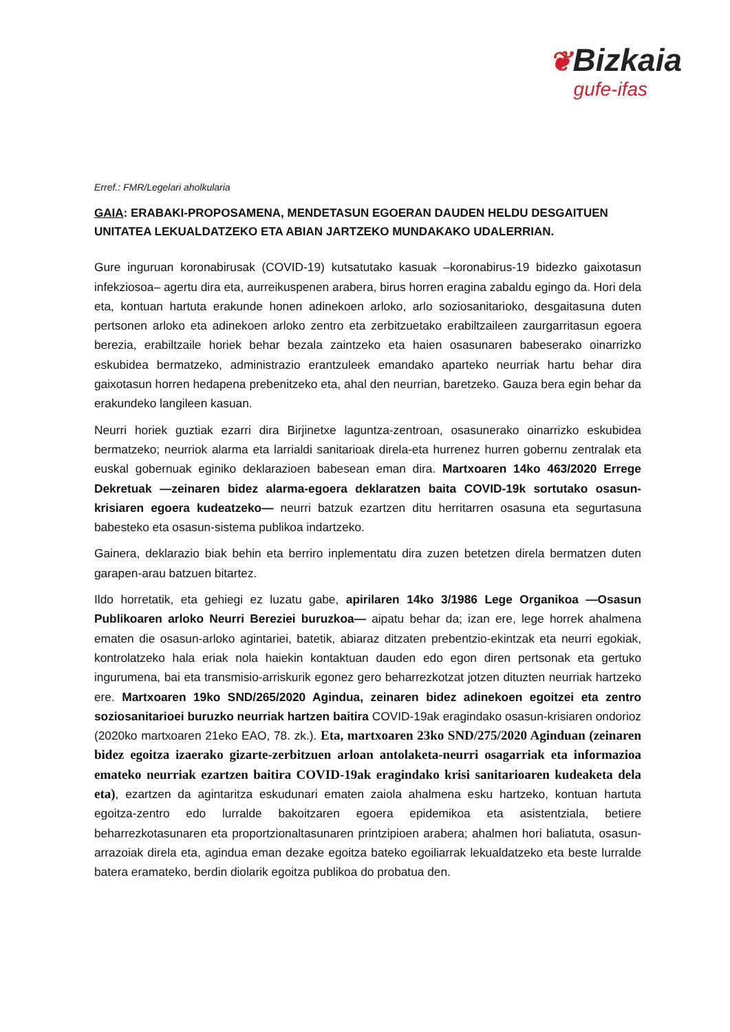❦Bizkaia
gufe-ifas
Erref.: FMR/Legelari aholkularia
GAIA: ERABAKI-PROPOSAMENA, MENDETASUN EGOERAN DAUDEN HELDU DESGAITUEN UNITATEA LEKUALDATZEKO ETA ABIAN JARTZEKO MUNDAKAKO UDALERRIAN.
Gure inguruan koronabirusak (COVID-19) kutsatutako kasuak –koronabirus-19 bidezko gaixotasun infekziosoa– agertu dira eta, aurreikuspenen arabera, birus horren eragina zabaldu egingo da. Hori dela eta, kontuan hartuta erakunde honen adinekoen arloko, arlo soziosanitarioko, desgaitasuna duten pertsonen arloko eta adinekoen arloko zentro eta zerbitzuetako erabiltzaileen zaurgarritasun egoera berezia, erabiltzaile horiek behar bezala zaintzeko eta haien osasunaren babeserako oinarrizko eskubidea bermatzeko, administrazio erantzuleek emandako aparteko neurriak hartu behar dira gaixotasun horren hedapena prebenitzeko eta, ahal den neurrian, baretzeko. Gauza bera egin behar da erakundeko langileen kasuan.
Neurri horiek guztiak ezarri dira Birjinetxe laguntza-zentroan, osasunerako oinarrizko eskubidea bermatzeko; neurriok alarma eta larrialdi sanitarioak direla-eta hurrenez hurren gobernu zentralak eta euskal gobernuak eginiko deklarazioen babesean eman dira. Martxoaren 14ko 463/2020 Errege Dekretuak —zeinaren bidez alarma-egoera deklaratzen baita COVID-19k sortutako osasun-krisiaren egoera kudeatzeko— neurri batzuk ezartzen ditu herritarren osasuna eta segurtasuna babesteko eta osasun-sistema publikoa indartzeko.
Gainera, deklarazio biak behin eta berriro inplementatu dira zuzen betetzen direla bermatzen duten garapen-arau batzuen bitartez.
Ildo horretatik, eta gehiegi ez luzatu gabe, apirilaren 14ko 3/1986 Lege Organikoa —Osasun Publikoaren arloko Neurri Bereziei buruzkoa— aipatu behar da; izan ere, lege horrek ahalmena ematen die osasun-arloko agintariei, batetik, abiaraz ditzaten prebentzio-ekintzak eta neurri egokiak, kontrolatzeko hala eriak nola haiekin kontaktuan dauden edo egon diren pertsonak eta gertuko ingurumena, bai eta transmisio-arriskurik egonez gero beharrezkotzat jotzen dituzten neurriak hartzeko ere. Martxoaren 19ko SND/265/2020 Agindua, zeinaren bidez adinekoen egoitzei eta zentro soziosanitarioei buruzko neurriak hartzen baitira COVID-19ak eragindako osasun-krisiaren ondorioz (2020ko martxoaren 21eko EAO, 78. zk.). Eta, martxoaren 23ko SND/275/2020 Aginduan (zeinaren bidez egoitza izaerako gizarte-zerbitzuen arloan antolaketa-neurri osagarriak eta informazioa emateko neurriak ezartzen baitira COVID-19ak eragindako krisi sanitarioaren kudeaketa dela eta), ezartzen da agintaritza eskudunari ematen zaiola ahalmena esku hartzeko, kontuan hartuta egoitza-zentro edo lurralde bakoitzaren egoera epidemikoa eta asistentziala, betiere beharrezkotasunaren eta proportzionaltasunaren printzipioen arabera; ahalmen hori baliatuta, osasun-arrazoiak direla eta, agindua eman dezake egoitza bateko egoiliarrak lekualdatzeko eta beste lurralde batera eramateko, berdin diolarik egoitza publikoa do probatua den.